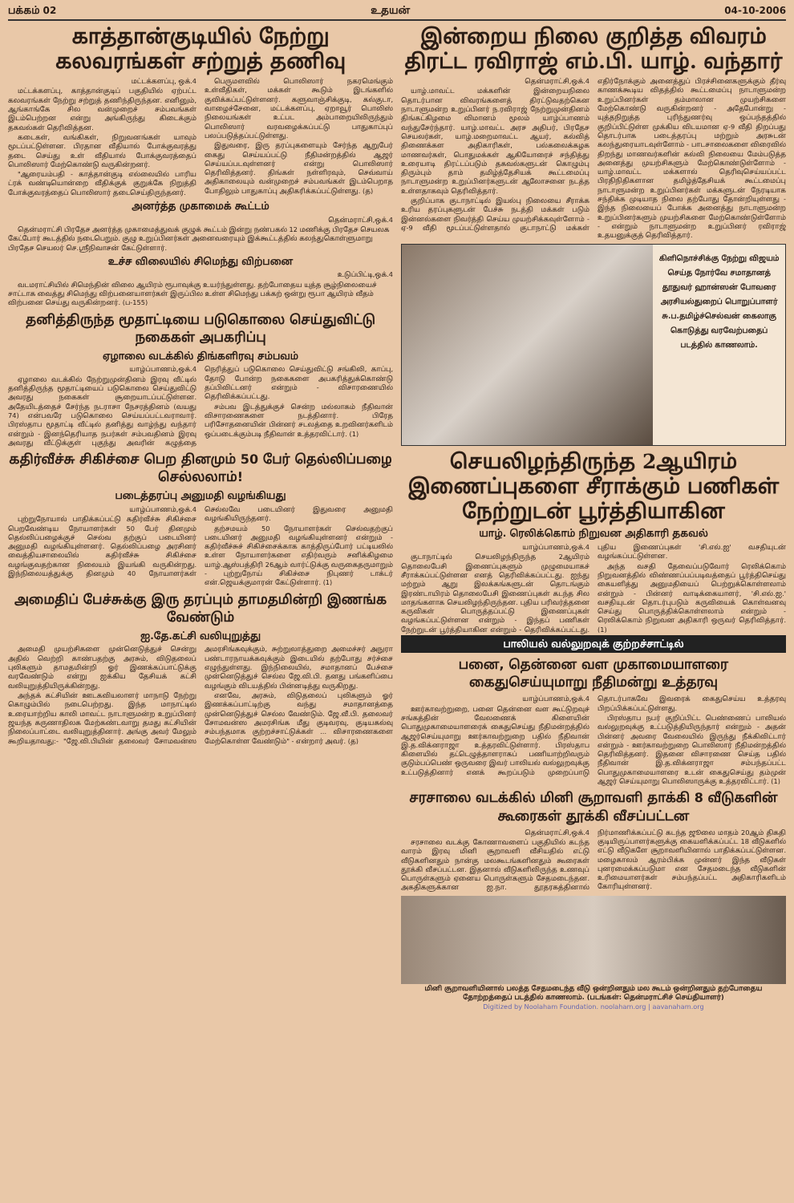பக்கம் 02 உதயன் 04-10-2006
காத்தான்குடியில் நேற்று கலவரங்கள் சற்றுத் தணிவு
மட்டக்களப்பு, ஒக்.4
மட்டக்களப்பு, காத்தான்குடிப் பகுதியில் ஏற்பட்ட கலவரங்கள் நேற்று சற்றுத் தணிந்திருந்தன. எனினும், ஆங்காங்கே சில வன்முறைச் சம்பவங்கள் இடம்பெற்றன என்று அங்கிருந்து கிடைக்கும் தகவல்கள் தெரிவித்தன.
கடைகள், வங்கிகள், நிறுவனங்கள் யாவும் மூடப்பட்டுள்ளன. பிரதான வீதியால் போக்குவரத்து தடை செய்து உள் வீதியால் போக்குவரத்தைப் பொலிஸார் மேற்கொண்டு வருகின்றனர்.
"ஆரையம்பதி - காத்தான்குடி எல்லையில் பாரிய ட்ரக் வண்டியொன்றை வீதிக்குக் குறுக்கே நிறுத்தி போக்குவரத்தைப் பொலிஸார் தடைசெய்திருந்தனர்.
பெருமளவில் பொலிஸார் நகரமெங்கும் உள்வீதிகள், மக்கள் கூடும் இடங்களில் குவிக்கப்பட்டுள்ளனர். களுவாஞ்சிக்குடி, கல்குடா, வாழைச்சேனை, மட்டக்களப்பு, ஏறாவூர் பொலிஸ் நிலையங்கள் உட்பட அம்பாறையிலிருந்தும் பொலிஸார் வரவழைக்கப்பட்டு பாதுகாப்புப் பலப்படுத்தப்பட்டுள்ளது.
இதுவரை, இரு தரப்புகளையும் சேர்ந்த ஆறுபேர் கைது செய்யப்பட்டு நீதிமன்றத்தில் ஆஜர் செய்யப்படவுள்ளனர் என்று பொலிஸார் தெரிவித்தனர். திங்கள் நள்ளிரவும், செவ்வாய் அதிகாலையும் வன்முறைச் சம்பவங்கள் இடம்பெறாத போதிலும் பாதுகாப்பு அதிகரிக்கப்பட்டுள்ளது. (த)
அனர்த்த முகாமைக் கூட்டம்
தென்மராட்சி,ஒக்.4
தென்மராட்சி பிரதேச அனர்த்த முகாமைத்துவக் குழுக் கூட்டம் இன்று நண்பகல் 12 மணிக்கு பிரதேச செயலக கேட்போர் கூடத்தில் நடைபெறும். குழு உறுப்பினர்கள் அனைவரையும் இக்கூட்டத்தில் கலந்துகொள்ளுமாறு பிரதேச செயலர் செ.ஸ்ரீநிவாசன் கேட்டுள்ளார்.
உச்ச விலையில் சிமெந்து விற்பனை
உடுப்பிட்டி,ஒக்.4
வடமராட்சியில் சிமெந்தின் விலை ஆயிரம் ரூபாவுக்கு உயர்ந்துள்ளது. தற்போதைய யுத்த சூழ்நிலையைச் சாட்டாக வைத்து சிமெந்து விற்பனையாளர்கள் இருப்பில உள்ள சிமெந்து பக்கற் ஒன்று ரூபா ஆயிரம் வீதம் விற்பனை செய்து வருகின்றனர். (ப-155)
தனித்திருந்த மூதாட்டியை படுகொலை செய்துவிட்டு நகைகள் அபகரிப்பு
ஏழாலை வடக்கில் திங்களிரவு சம்பவம்
யாழ்ப்பாணம்,ஒக்.4
ஏழாலை வடக்கில் நேற்றுமுன்தினம் இரவு வீட்டில் தனித்திருந்த மூதாட்டியைப் படுகொலை செய்துவிட்டு அவரது நகைகள் சூறையாடப்பட்டுள்ளன. அதேயிடத்தைச் சேர்ந்த நடராசா நேசரத்தினம் (வயது 74) என்பவரே படுகொலை செய்யப்பட்டவராவார். பிரஸ்தாப மூதாட்டி வீட்டில் தனித்து வாழ்ந்து வந்தார் என்றும் - இனந்தெரியாத நபர்கள் சம்பவதினம் இரவு அவரது வீட்டுக்குள் புகுந்து அவரின் கழுத்தை நெரித்துப் படுகொலை செய்துவிட்டு சங்கிலி, காப்பு, தோடு போன்ற நகைகளை அபகரித்துக்கொண்டு தப்பிவிட்டனர் என்றும் - விசாரணையில் தெரிவிக்கப்பட்டது.
சம்பவ இடத்துக்குச் சென்ற மல்லாகம் நீதிவான் விசாரணைகளை நடத்தினார். பிரேத பரிசோதனையின் பின்னர் சடலத்தை உறவினர்களிடம் ஒப்படைக்கும்படி நீதிவான் உத்தரவிட்டார். (1)
கதிர்வீச்சு சிகிச்சை பெற தினமும் 50 பேர் தெல்லிப்பழை செல்லலாம்!
படைத்தரப்பு அனுமதி வழங்கியது
யாழ்ப்பாணம்,ஒக்.4
புற்றுநோயால் பாதிக்கப்பட்டு கதிர்வீச்சு சிகிச்சை பெறவேண்டிய நோயாளர்கள் 50 பேர் தினமும் தெல்லிப்பழைக்குச் செல்வ தற்குப் படையினர் அனுமதி வழங்கியுள்ளனர். தெல்லிப்பழை அரசினர் வைத்தியசாலையில் கதிர்வீச்சு சிகிச்சை வழங்குவதற்கான நிலையம் இயங்கி வருகின்றது. இந்நிலையத்துக்கு தினமும் 40 நோயாளர்கள் செல்லவே படையினர் இதுவரை அனுமதி வழங்கியிருந்தனர்.
தற்சமயம் 50 நோயாளர்கள் செல்வதற்குப் படையினர் அனுமதி வழங்கியுள்ளனர் என்றும் - கதிர்வீச்சுச் சிகிச்சைக்காக காத்திருப்போர் பட்டியலில் உள்ள நோயாளர்களை எதிர்வரும் சனிக்கிழமை யாழ்.ஆஸ்பத்திரி 26ஆம் வார்ட்டுக்கு வருகைதருமாறும் - புற்றுநோய் சிகிச்சை நிபுணர் டாக்டர் என்.ஜெயக்குமாரன் கேட்டுள்ளார். (1)
அமைதிப் பேச்சுக்கு இரு தரப்பும் தாமதமின்றி இணங்க வேண்டும்
ஐ.தே.கட்சி வலியுறுத்து
அமைதி முயற்சிகளை முன்னெடுத்துச் சென்று அதில் வெற்றி காண்பதற்கு அரசும், விடுதலைப் புலிகளும் தாமதமின்றி ஓர் இணக்கப்பாட்டுக்கு வரவேண்டும் என்று ஐக்கிய தேசியக் கட்சி வலியுறுத்தியிருக்கின்றது.
அந்தக் கட்சியின் ஊடகவியலாளர் மாநாடு நேற்று கொழும்பில் நடைபெற்றது. இந்த மாநாட்டில் உரையாற்றிய காலி மாவட்ட நாடாளுமன்ற உறுப்பினர் ஜயந்த கருணாதிலக மேற்கண்டவாறு தமது கட்சியின் நிலைப்பாட்டை வலியுறுத்தினார். அங்கு அவர் மேலும் கூறியதாவது:- "ஜே.வி.பியின் தலைவர் சோமவன்ஸ அமரசிங்கவுக்கும், சுற்றுலாத்துறை அமைச்சர் அநுரா பண்டாரநாயக்கவுக்கும் இடையில் தற்போது சர்ச்சை எழுந்துள்ளது. இந்நிலையில், சமாதானப் பேச்சை முன்னெடுத்துச் செல்ல ஜே.வி.பி. தனது பங்களிப்பை வழங்கும் விடயத்தில் பின்னடித்து வருகிறது.
எனவே, அரசும், விடுதலைப் புலிகளும் ஓர் இணக்கப்பாட்டிற்கு வந்து சமாதானத்தை முன்னெடுத்துச் செல்ல வேண்டும். ஜே.வீ.பி. தலைவர் சோமவன்ஸ அமரசிங்க மீது குடிவரவு, குடியகல்வு சம்பந்தமாக குற்றச்சாட்டுக்கள் ... விசாரணைகளை மேற்கொள்ள வேண்டும்" - என்றார் அவர். (த)
இன்றைய நிலை குறித்த விவரம் திரட்ட ரவிராஜ் எம்.பி. யாழ். வந்தார்
தென்மராட்சி,ஒக்.4
யாழ்.மாவட்ட மக்களின் இன்றையநிலை தொடர்பான விவரங்களைத் திரட்டுவதற்கென நாடாளுமன்ற உறுப்பினர் ந.ரவிராஜ் நேற்றுமுன்தினம் திங்கட்கிழமை விமானம் மூலம் யாழ்ப்பாணம் வந்துசேர்ந்தார். யாழ்.மாவட்ட அரச அதிபர், பிரதேச செயலர்கள், யாழ்.மறைமாவட்ட ஆயர், கல்வித் திணைக்கள அதிகாரிகள், பல்கலைக்கழக மாணவர்கள், பொதுமக்கள் ஆகியோரைச் சந்தித்து உரையாடி திரட்டப்படும் தகவல்களுடன் கொழும்பு திரும்பும் தாம் தமிழ்த்தேசியக் கூட்டமைப்பு நாடாளுமன்ற உறுப்பினர்களுடன் ஆலோசனை நடத்த உள்ளதாகவும் தெரிவித்தார்.
குறிப்பாக குடாநாட்டில் இயல்பு நிலையை சீராக்க உரிய தரப்புகளுடன் பேச்சு நடத்தி மக்கள் படும் இன்னல்களை நிவர்த்தி செய்ய முயற்சிக்கவுள்ளோம் - ஏ-9 வீதி மூடப்பட்டுள்ளதால் குடாநாட்டு மக்கள் எதிர்நோக்கும் அனைத்துப் பிரச்சினைகளுக்கும் தீர்வு காணக்கூடிய விதத்தில் கூட்டமைப்பு நாடாளுமன்ற உறுப்பினர்கள் தம்மாலான முயற்சிகளை மேற்கொண்டு வருகின்றனர் - அதேபோன்று - யுத்தநிறுத்த புரிந்துணர்வு ஒப்பந்தத்தில் குறிப்பிட்டுள்ள முக்கிய விடயமான ஏ-9 வீதி திறப்பது தொடர்பாக படைத்தரப்பு மற்றும் அரசுடன் கலந்துரையாடவுள்ளோம் - பாடசாலைகளை விரைவில் திறந்து மாணவர்களின் கல்வி நிலையை மேம்படுத்த அனைத்து முயற்சிகளும் மேற்கொண்டுள்ளோம் - யாழ்.மாவட்ட மக்களால் தெரிவுசெய்யப்பட்ட பிரதிநிதிகளான தமிழ்த்தேசியக் கூட்டமைப்பு நாடாளுமன்ற உறுப்பினர்கள் மக்களுடன் நேரடியாக சந்திக்க முடியாத நிலை தற்போது தோன்றியுள்ளது - இந்த நிலையைப் போக்க அனைத்து நாடாளுமன்ற உறுப்பினர்களும் முயற்சிகளை மேற்கொண்டுள்ளோம் - என்றும் நாடாளுமன்ற உறுப்பினர் ரவிராஜ் உதயனுக்குத் தெரிவித்தார்.
கிளிநொச்சிக்கு நேற்று விஜயம் செய்த நோர்வே சமாதானத் தூதுவர் ஹான்ஸன் போவரை அரசியல்துறைப் பொறுப்பாளர் சு.ப.தமிழ்ச்செல்வன் கைலாகு கொடுத்து வரவேற்பதைப் படத்தில் காணலாம்.
செயலிழந்திருந்த 2ஆயிரம் இணைப்புகளை சீராக்கும் பணிகள் நேற்றுடன் பூர்த்தியாகின
யாழ். ரெலிக்கொம் நிறுவன அதிகாரி தகவல்
யாழ்ப்பாணம்,ஒக்.4
குடாநாட்டில் செயலிழந்திருந்த 2ஆயிரம் தொலைபேசி இணைப்புகளும் முழுமையாகச் சீராக்கப்பட்டுள்ளன எனத் தெரிவிக்கப்பட்டது. ஐந்து மற்றும் ஆறு இலக்கங்களுடன் தொடங்கும் இரண்டாயிரம் தொலைபேசி இணைப்புகள் கடந்த சில மாதங்களாக செயலிழந்திருந்தன. புதிய பரிவர்த்தனை கருவிகள் பொருத்தப்பட்டு இணைப்புகள் வழங்கப்பட்டுள்ளன என்றும் - இந்தப் பணிகள் நேற்றுடன் பூர்த்தியாகின என்றும் - தெரிவிக்கப்பட்டது. புதிய இணைப்புகள் 'சி.எல்.ஐ' வசதியுடன் வழங்கப்பட்டுள்ளன.
அந்த வசதி தேவைப்படுவோர் ரெலிக்கொம் நிறுவனத்தில் விண்ணப்பப்படிவத்தைப் பூர்த்திசெய்து கையளித்து அனுமதியைப் பெற்றுக்கொள்ளலாம் என்றும் - பின்னர் வாடிக்கையாளர், 'சி.எல்.ஐ.' வசதியுடன் தொடர்புபடும் கருவியைக் கொள்வனவு செய்து பொருத்திக்கொள்ளலாம் என்றும் - ரெலிக்கொம் நிறுவன அதிகாரி ஒருவர் தெரிவித்தார். (1)
பாலியல் வல்லுறவுக் குற்றச்சாட்டில்
பனை, தென்னை வள முகாமையாளரை கைதுசெய்யுமாறு நீதிமன்று உத்தரவு
யாழ்ப்பாணம்,ஒக்.4
ஊர்காவற்றுறை, பனை தென்னை வள கூட்டுறவுச் சங்கத்தின் வேலணைக் கிளையின் பொதுமுகாமையாளரைக் கைதுசெய்து நீதிமன்றத்தில் ஆஜர்செய்யுமாறு ஊர்காவற்றுறை பதில் நீதிவான் இ.த.விக்னராஜா உத்தரவிட்டுள்ளார். பிரஸ்தாப கிளையில் தட்டெழுத்தாளராகப் பணியாற்றிவரும் குடும்பப்பெண் ஒருவரை இவர் பாலியல் வல்லுறவுக்கு உட்படுத்தினார் எனக் கூறப்படும் முறைப்பாடு தொடர்பாகவே இவரைக் கைதுசெய்ய உத்தரவு பிறப்பிக்கப்பட்டுள்ளது.
பிரஸ்தாப நபர் குறிப்பிட்ட பெண்ணைப் பாலியல் வல்லுறவுக்கு உட்படுத்தியிருந்தார் என்றும் - அதன் பின்னர் அவரை வேலையில் இருந்து நீக்கிவிட்டார் என்றும் - ஊர்காவற்றுறை பொலிஸார் நீதிமன்றத்தில் தெரிவித்தனர். இதனை விசாரணை செய்த பதில் நீதிவான் இ.த.விக்னராஜா சம்பந்தப்பட்ட பொதுமுகாமையாளரை உடன் கைதுசெய்து தம்முன் ஆஜர் செய்யுமாறு பொலிஸாருக்கு உத்தரவிட்டார். (1)
சரசாலை வடக்கில் மினி சூறாவளி தாக்கி 8 வீடுகளின் கூரைகள் தூக்கி வீசப்பட்டன
தென்மராட்சி,ஒக்.4
சரசாலை வடக்கு கோணாவளைப் பகுதியில் கடந்த வாரம் இரவு மினி சூறாவளி வீசியதில் எட்டு வீடுகளினதும் நான்கு மலகூடங்களினதும் கூரைகள் தூக்கி வீசப்பட்டன. இதனால் வீடுகளிலிருந்த உணவுப் பொருள்களும் ஏனைய பொருள்களும் சேதமடைந்தன. அகதிகளுக்கான ஐ.நா. தூதரகத்தினால் நிர்மாணிக்கப்பட்டு கடந்த ஜூலை மாதம் 20ஆம் திகதி குடியிருப்பாளர்களுக்கு கையளிக்கப்பட்ட 18 வீடுகளில் எட்டு வீடுகளே சூறாவளியினால் பாதிக்கப்பட்டுள்ளன. மழைகாலம் ஆரம்பிக்க முன்னர் இந்த வீடுகள் புனரமைக்கப்படுமா என சேதமடைந்த வீடுகளின் உரிமையாளர்கள் சம்பந்தப்பட்ட அதிகாரிகளிடம் கோரியுள்ளனர்.
மினி சூறாவளியினால் பலத்த சேதமடைந்த வீடு ஒன்றினதும் மல கூடம் ஒன்றினதும் தற்போதைய தோற்றத்தைப் படத்தில் காணலாம். (படங்கள்: தென்மராட்சிச் செய்தியாளர்)
Digitized by Noolaham Foundation. noolaham.org | aavanaham.org